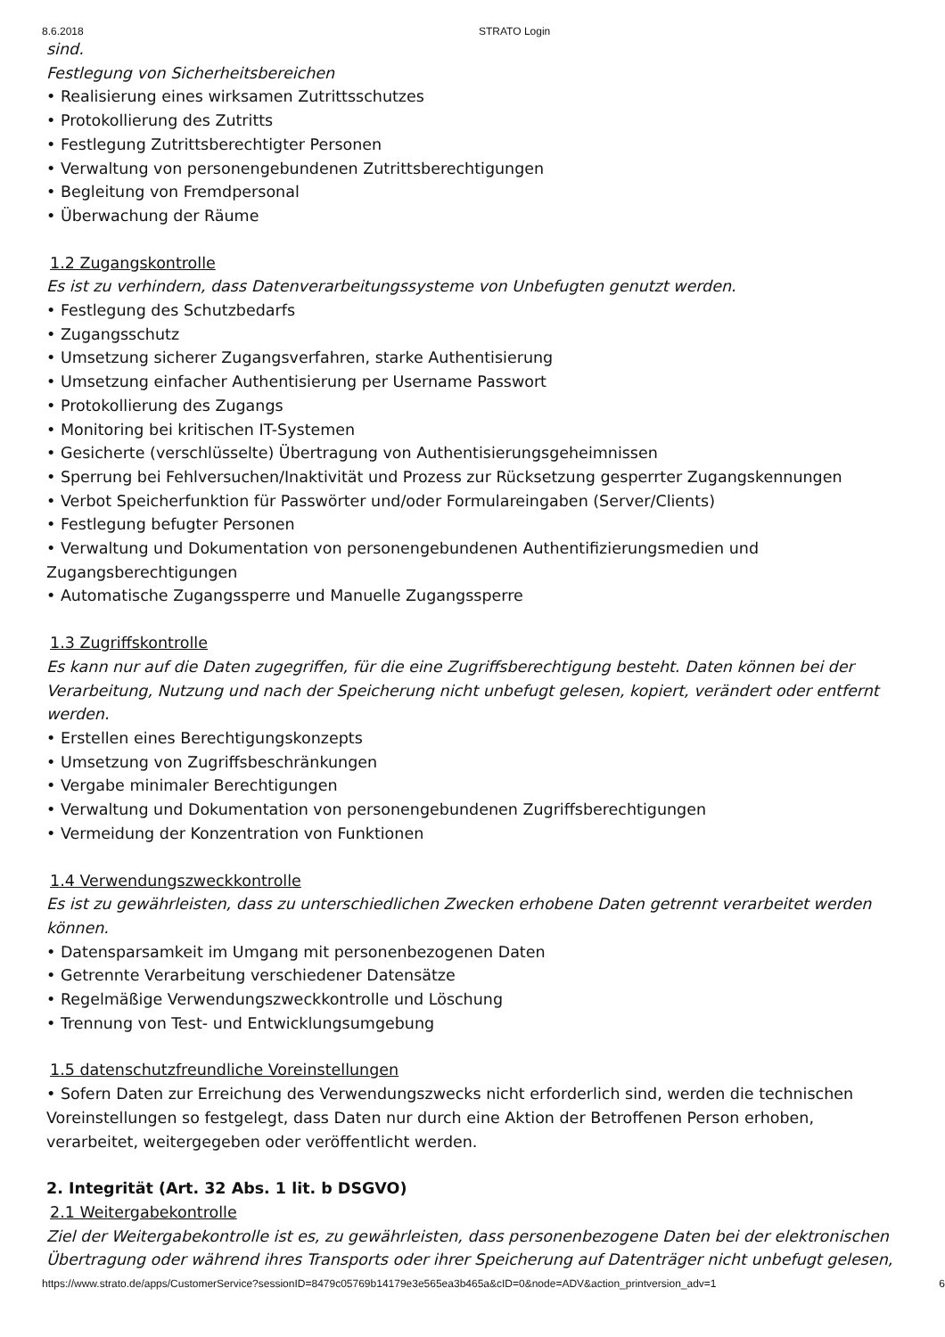8.6.2018 STRATO Login
sind.
Festlegung von Sicherheitsbereichen
• Realisierung eines wirksamen Zutrittsschutzes
• Protokollierung des Zutritts
• Festlegung Zutrittsberechtigter Personen
• Verwaltung von personengebundenen Zutrittsberechtigungen
• Begleitung von Fremdpersonal
• Überwachung der Räume
1.2 Zugangskontrolle
Es ist zu verhindern, dass Datenverarbeitungssysteme von Unbefugten genutzt werden.
• Festlegung des Schutzbedarfs
• Zugangsschutz
• Umsetzung sicherer Zugangsverfahren, starke Authentisierung
• Umsetzung einfacher Authentisierung per Username Passwort
• Protokollierung des Zugangs
• Monitoring bei kritischen IT-Systemen
• Gesicherte (verschlüsselte) Übertragung von Authentisierungsgeheimnissen
• Sperrung bei Fehlversuchen/Inaktivität und Prozess zur Rücksetzung gesperrter Zugangskennungen
• Verbot Speicherfunktion für Passwörter und/oder Formulareingaben (Server/Clients)
• Festlegung befugter Personen
• Verwaltung und Dokumentation von personengebundenen Authentifizierungsmedien und Zugangsberechtigungen
• Automatische Zugangssperre und Manuelle Zugangssperre
1.3 Zugriffskontrolle
Es kann nur auf die Daten zugegriffen, für die eine Zugriffsberechtigung besteht. Daten können bei der Verarbeitung, Nutzung und nach der Speicherung nicht unbefugt gelesen, kopiert, verändert oder entfernt werden.
• Erstellen eines Berechtigungskonzepts
• Umsetzung von Zugriffsbeschränkungen
• Vergabe minimaler Berechtigungen
• Verwaltung und Dokumentation von personengebundenen Zugriffsberechtigungen
• Vermeidung der Konzentration von Funktionen
1.4 Verwendungszweckkontrolle
Es ist zu gewährleisten, dass zu unterschiedlichen Zwecken erhobene Daten getrennt verarbeitet werden können.
• Datensparsamkeit im Umgang mit personenbezogenen Daten
• Getrennte Verarbeitung verschiedener Datensätze
• Regelmäßige Verwendungszweckkontrolle und Löschung
• Trennung von Test- und Entwicklungsumgebung
1.5 datenschutzfreundliche Voreinstellungen
• Sofern Daten zur Erreichung des Verwendungszwecks nicht erforderlich sind, werden die technischen Voreinstellungen so festgelegt, dass Daten nur durch eine Aktion der Betroffenen Person erhoben, verarbeitet, weitergegeben oder veröffentlicht werden.
2. Integrität (Art. 32 Abs. 1 lit. b DSGVO)
2.1 Weitergabekontrolle
Ziel der Weitergabekontrolle ist es, zu gewährleisten, dass personenbezogene Daten bei der elektronischen Übertragung oder während ihres Transports oder ihrer Speicherung auf Datenträger nicht unbefugt gelesen,
https://www.strato.de/apps/CustomerService?sessionID=8479c05769b14179e3e565ea3b465a&cID=0&node=ADV&action_printversion_adv=1 6